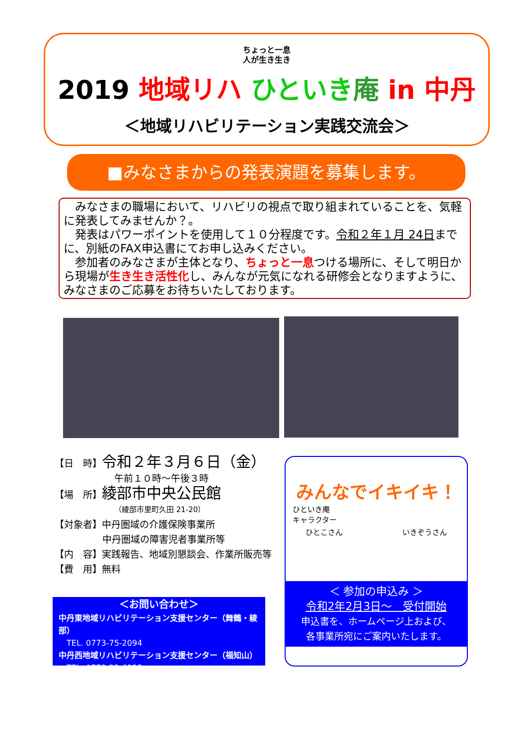ちょっと一息
人が生き生き
2019 地域リハ ひといき 庵 in 中丹
＜地域リハビリテーション実践交流会＞
■みなさまからの発表演題を募集します。
　みなさまの職場において、リハビリの視点で取り組まれていることを、気軽に発表してみませんか？。
　発表はパワーポイントを使用して１０分程度です。令和２年１月 24日までに、別紙のFAX申込書にてお申し込みください。
　参加者のみなさまが主体となり、ちょっと一息つける場所に、そして明日から現場が生き生き活性化し、みんなが元気になれる研修会となりますように、みなさまのご応募をお待ちいたしております。
【日　時】令和２年３月６日（金）
午前１０時～午後３時
【場　所】綾部市中央公民館
（綾部市里町久田 21-20）
【対象者】中丹圏域の介護保険事業所
中丹圏域の障害児者事業所等
【内　容】実践報告、地域別懇談会、作業所販売等
【費　用】無料
＜お問い合わせ＞
中丹東地域リハビリテーション支援センター（舞鶴・綾部）
　TEL. 0773-75-2094
中丹西地域リハビリテーション支援センター（福知山）
　TEL. 0773-22-6325
みんなでイキイキ！
ひといき庵
キャラクター
ひとこさん いきぞうさん
＜ 参加の申込み ＞
令和2年2月3日～　受付開始
申込書を、ホームページ上および、
各事業所宛にご案内いたします。